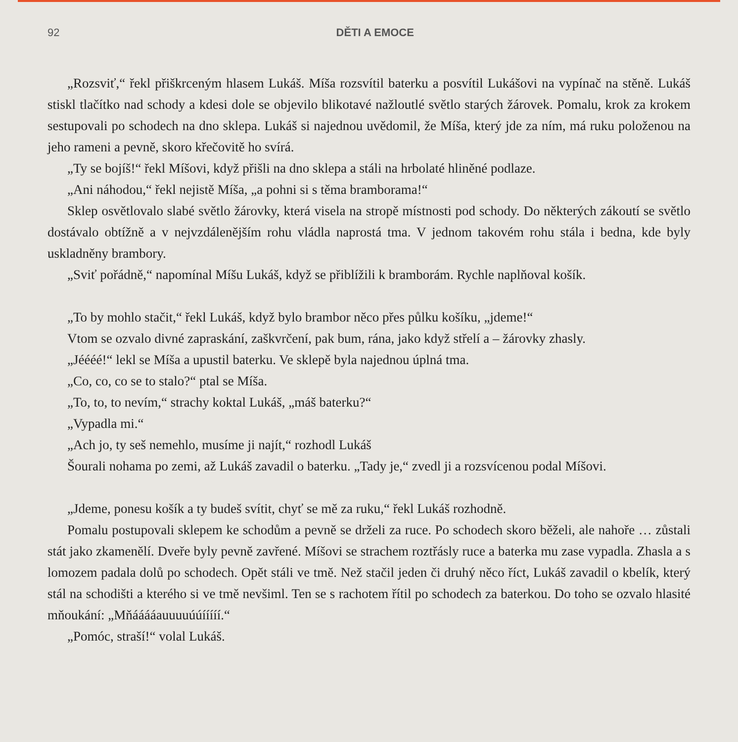92 DĚTI A EMOCE
„Rozsviť,“ řekl přiškrceným hlasem Lukáš. Míša rozsvítil baterku a posvítil Lukášovi na vypínač na stěně. Lukáš stiskl tlačítko nad schody a kdesi dole se objevilo blikotavé nažloutlé světlo starých žárovek. Pomalu, krok za krokem sestupovali po schodech na dno sklepa. Lukáš si najednou uvědomil, že Míša, který jde za ním, má ruku položenou na jeho rameni a pevně, skoro křečovitě ho svírá.
„Ty se bojíš!“ řekl Míšovi, když přišli na dno sklepa a stáli na hrbolaté hliněné podlaze.
„Ani náhodou,“ řekl nejistě Míša, „a pohni si s těma bramborama!“
Sklep osvětlovalo slabé světlo žárovky, která visela na stropě místnosti pod schody. Do některých zákoutí se světlo dostávalo obtížně a v nejvzdálenějším rohu vládla naprostá tma. V jednom takovém rohu stála i bedna, kde byly uskladněny brambory.
„Sviť pořádně,“ napomínal Míšu Lukáš, když se přiblížili k bramborám. Rychle naplňoval košík.
„To by mohlo stačit,“ řekl Lukáš, když bylo brambor něco přes půlku košíku, „jdeme!“
Vtom se ozvalo divné zapraskání, zaškvrčení, pak bum, rána, jako když střelí a – žárovky zhasly.
„Jéééé!“ lekl se Míša a upustil baterku. Ve sklepě byla najednou úplná tma.
„Co, co, co se to stalo?“ ptal se Míša.
„To, to, to nevím,“ strachy koktal Lukáš, „máš baterku?“
„Vypadla mi.“
„Ach jo, ty seš nemehlo, musíme ji najít,“ rozhodl Lukáš
Šourali nohama po zemi, až Lukáš zavadil o baterku. „Tady je,“ zvedl ji a rozsvícenou podal Míšovi.
„Jdeme, ponesu košík a ty budeš svítit, chyť se mě za ruku,“ řekl Lukáš rozhodně.
Pomalu postupovali sklepem ke schodům a pevně se drželi za ruce. Po schodech skoro běželi, ale nahoře … zůstali stát jako zkamenělí. Dveře byly pevně zavřené. Míšovi se strachem roztřásly ruce a baterka mu zase vypadla. Zhasla a s lomozem padala dolů po schodech. Opět stáli ve tmě. Než stačil jeden či druhý něco říct, Lukáš zavadil o kbelík, který stál na schodišti a kterého si ve tmě nevšiml. Ten se s rachotem řítil po schodech za baterkou. Do toho se ozvalo hlasité mňoukání: „Mňááááauuuuúúííííí.“
„Pomóc, straší!“ volal Lukáš.